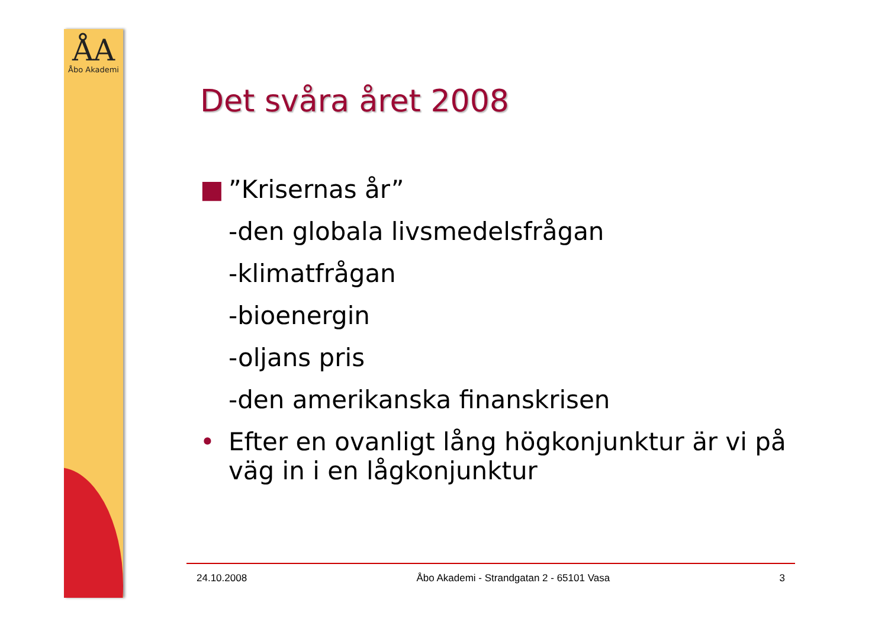ÅA
Åbo Akademi
Det svåra året 2008
■”Krisernas år”
-den globala livsmedelsfrågan
-klimatfrågan
-bioenergin
-oljans pris
-den amerikanska finanskrisen
• Efter en ovanligt lång högkonjunktur är vi på väg in i en lågkonjunktur
24.10.2008 Åbo Akademi - Strandgatan 2 - 65101 Vasa 3